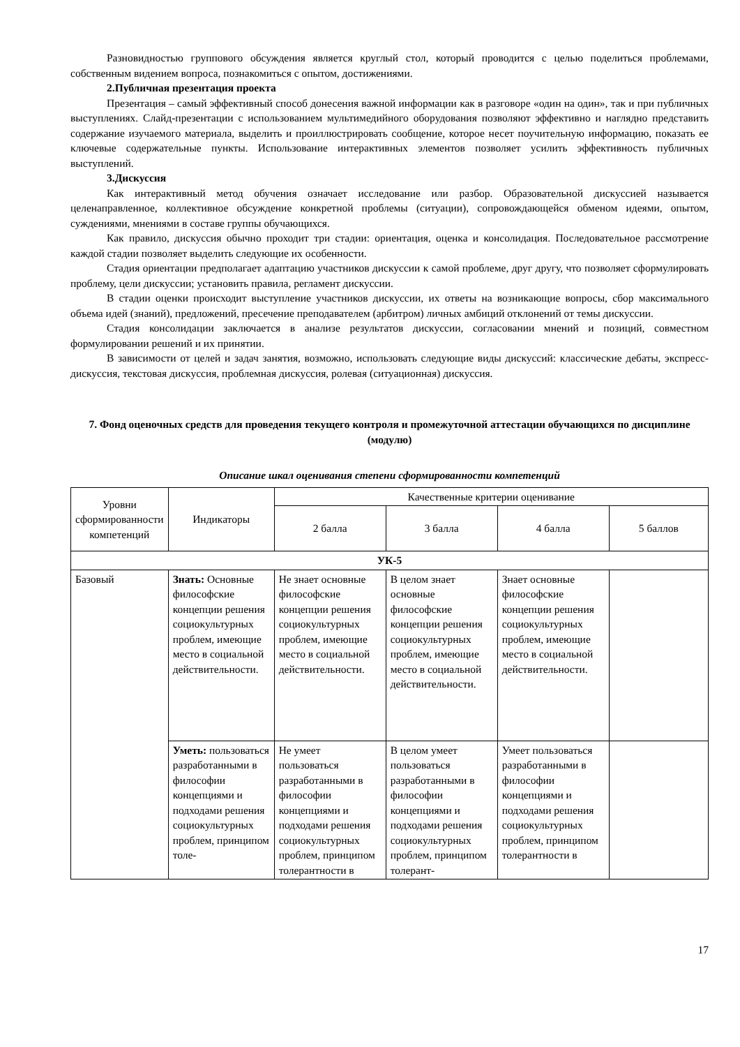Разновидностью группового обсуждения является круглый стол, который проводится с целью поделиться проблемами, собственным видением вопроса, познакомиться с опытом, достижениями.
2.Публичная презентация проекта
Презентация – самый эффективный способ донесения важной информации как в разговоре «один на один», так и при публичных выступлениях. Слайд-презентации с использованием мультимедийного оборудования позволяют эффективно и наглядно представить содержание изучаемого материала, выделить и проиллюстрировать сообщение, которое несет поучительную информацию, показать ее ключевые содержательные пункты. Использование интерактивных элементов позволяет усилить эффективность публичных выступлений.
3.Дискуссия
Как интерактивный метод обучения означает исследование или разбор. Образовательной дискуссией называется целенаправленное, коллективное обсуждение конкретной проблемы (ситуации), сопровождающейся обменом идеями, опытом, суждениями, мнениями в составе группы обучающихся.
Как правило, дискуссия обычно проходит три стадии: ориентация, оценка и консолидация. Последовательное рассмотрение каждой стадии позволяет выделить следующие их особенности.
Стадия ориентации предполагает адаптацию участников дискуссии к самой проблеме, друг другу, что позволяет сформулировать проблему, цели дискуссии; установить правила, регламент дискуссии.
В стадии оценки происходит выступление участников дискуссии, их ответы на возникающие вопросы, сбор максимального объема идей (знаний), предложений, пресечение преподавателем (арбитром) личных амбиций отклонений от темы дискуссии.
Стадия консолидации заключается в анализе результатов дискуссии, согласовании мнений и позиций, совместном формулировании решений и их принятии.
В зависимости от целей и задач занятия, возможно, использовать следующие виды дискуссий: классические дебаты, экспресс-дискуссия, текстовая дискуссия, проблемная дискуссия, ролевая (ситуационная) дискуссия.
7. Фонд оценочных средств для проведения текущего контроля и промежуточной аттестации обучающихся по дисциплине (модулю)
Описание шкал оценивания степени сформированности компетенций
| Уровни сформированности компетенций | Индикаторы | Качественные критерии оценивание | | | |
| --- | --- | --- | --- | --- | --- |
| | | 2 балла | 3 балла | 4 балла | 5 баллов |
| УК-5 | | | | | |
| Базовый | Знать: Основные философские концепции решения социокультурных проблем, имеющие место в социальной действительности. | Не знает основные философские концепции решения социокультурных проблем, имеющие место в социальной действительности. | В целом знает основные философские концепции решения социокультурных проблем, имеющие место в социальной действительности. | Знает основные философские концепции решения социокультурных проблем, имеющие место в социальной действительности. | |
| | Уметь: пользоваться разработанными в философии концепциями и подходами решения социокультурных проблем, принципом толе- | Не умеет пользоваться разработанными в философии концепциями и подходами решения социокультурных проблем, принципом толерантности в | В целом умеет пользоваться разработанными в философии концепциями и подходами решения социокультурных проблем, принципом толерант- | Умеет пользоваться разработанными в философии концепциями и подходами решения социокультурных проблем, принципом толерантности в | |
17